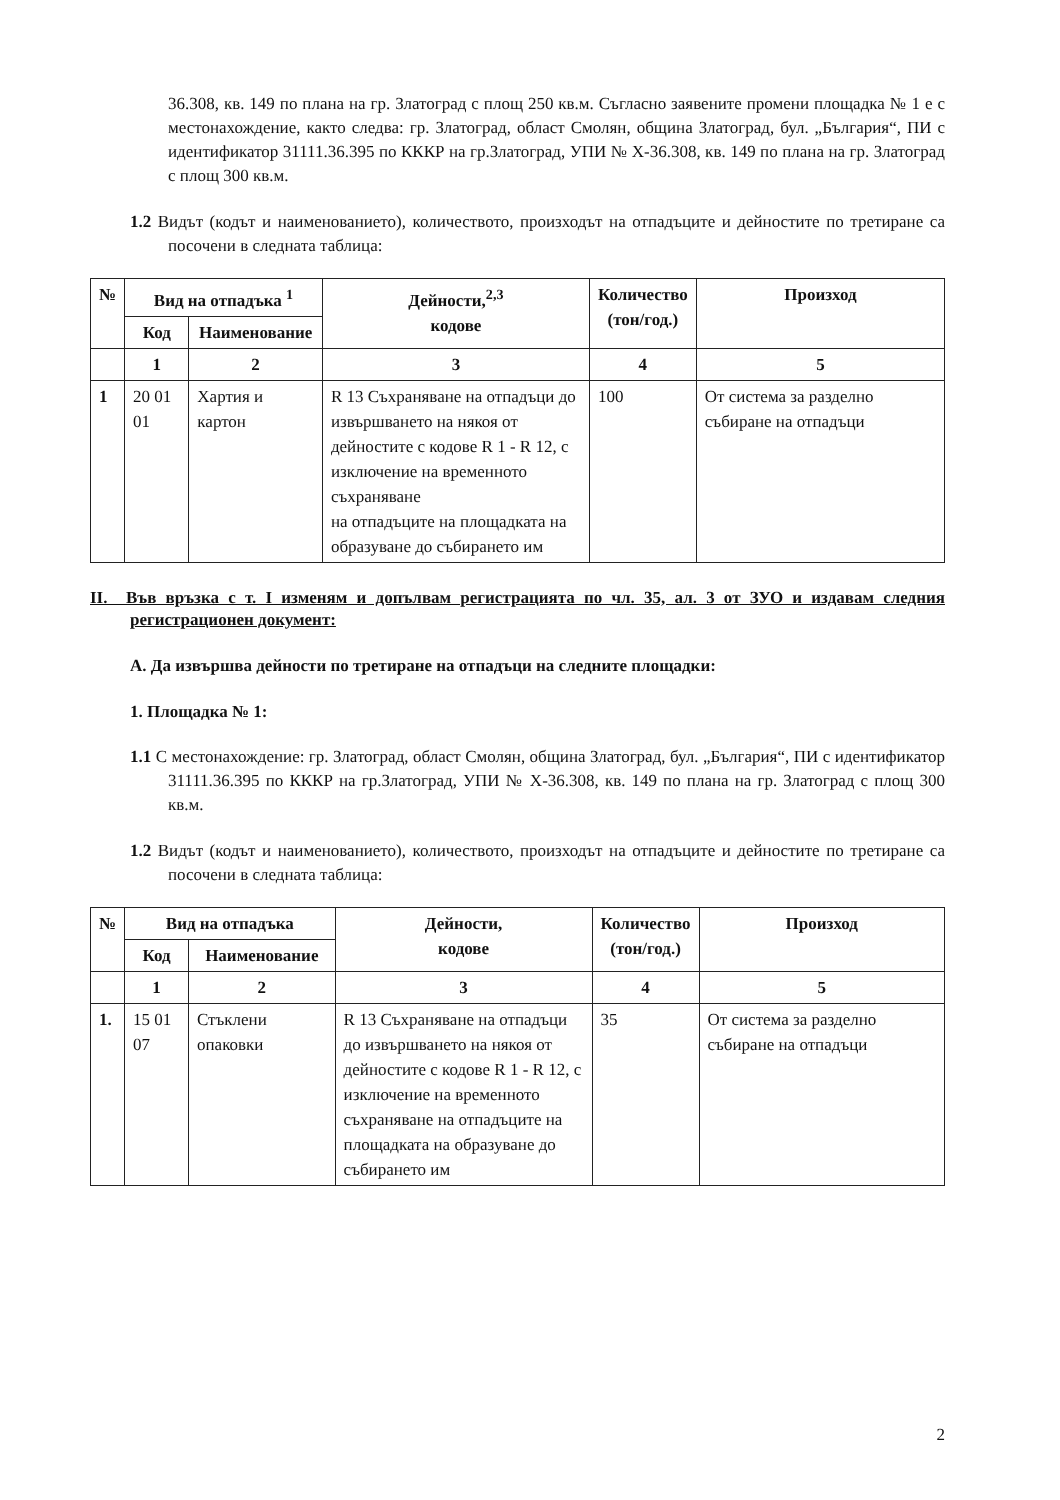36.308, кв. 149 по плана на гр. Златоград с площ 250 кв.м. Съгласно заявените промени площадка № 1 е с местонахождение, както следва: гр. Златоград, област Смолян, община Златоград, бул. „България“, ПИ с идентификатор 31111.36.395 по КККР на гр.Златоград, УПИ № Х-36.308, кв. 149 по плана на гр. Златоград с площ 300 кв.м.
1.2 Видът (кодът и наименованието), количеството, произходът на отпадъците и дейностите по третиране са посочени в следната таблица:
| № | Вид на отпадъка <sup>1</sup> | | Дейности,<sup>2,3</sup> кодове | Количество (тон/год.) | Произход |
| --- | --- | --- | --- | --- | --- |
| | Код | Наименование | | | |
| | 1 | 2 | 3 | 4 | 5 |
| 1 | 20 01 01 | Хартия и картон | R 13 Съхраняване на отпадъци до извършването на някоя от дейностите с кодове R 1 - R 12, с изключение на временното съхраняване на отпадъците на площадката на образуване до събирането им | 100 | От система за разделно събиране на отпадъци |
II. Във връзка с т. I изменям и допълвам регистрацията по чл. 35, ал. 3 от ЗУО и издавам следния регистрационен документ:
А. Да извършва дейности по третиране на отпадъци на следните площадки:
1. Площадка № 1:
1.1 С местонахождение: гр. Златоград, област Смолян, община Златоград, бул. „България“, ПИ с идентификатор 31111.36.395 по КККР на гр.Златоград, УПИ № Х-36.308, кв. 149 по плана на гр. Златоград с площ 300 кв.м.
1.2 Видът (кодът и наименованието), количеството, произходът на отпадъците и дейностите по третиране са посочени в следната таблица:
| № | Вид на отпадъка | | Дейности, кодове | Количество (тон/год.) | Произход |
| --- | --- | --- | --- | --- | --- |
| | Код | Наименование | | | |
| | 1 | 2 | 3 | 4 | 5 |
| 1. | 15 01 07 | Стъклени опаковки | R 13 Съхраняване на отпадъци до извършването на някоя от дейностите с кодове R 1 - R 12, с изключение на временното съхраняване на отпадъците на площадката на образуване до събирането им | 35 | От система за разделно събиране на отпадъци |
2